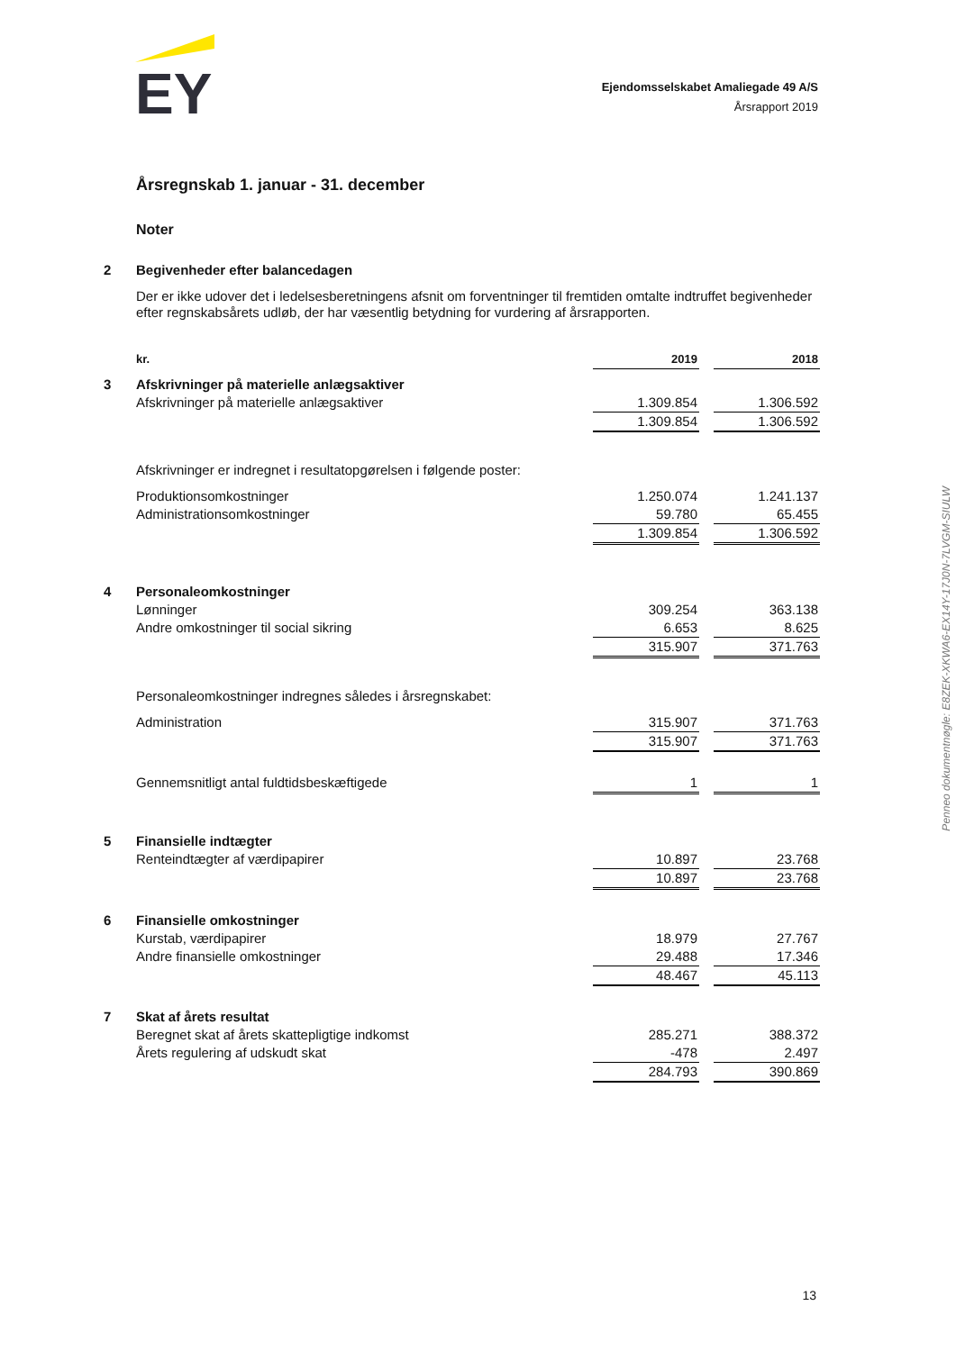EY
Ejendomsselskabet Amaliegade 49 A/S
Årsrapport 2019
Årsregnskab 1. januar - 31. december
Noter
| 2 | Begivenheder efter balancedagen | | | |
| | Der er ikke udover det i ledelsesberetningens afsnit om forventninger til fremtiden omtalte indtruffet begivenheder efter regnskabsårets udløb, der har væsentlig betydning for vurdering af årsrapporten. | | | |
| | kr. | 2019 | | 2018 |
| 3 | Afskrivninger på materielle anlægsaktiver | | | |
| | Afskrivninger på materielle anlægsaktiver | 1.309.854 | | 1.306.592 |
| | | 1.309.854 | | 1.306.592 |
| | Afskrivninger er indregnet i resultatopgørelsen i følgende poster: | | | |
| | Produktionsomkostninger | 1.250.074 | | 1.241.137 |
| | Administrationsomkostninger | 59.780 | | 65.455 |
| | | 1.309.854 | | 1.306.592 |
| 4 | Personaleomkostninger | | | |
| | Lønninger | 309.254 | | 363.138 |
| | Andre omkostninger til social sikring | 6.653 | | 8.625 |
| | | 315.907 | | 371.763 |
| | Personaleomkostninger indregnes således i årsregnskabet: | | | |
| | Administration | 315.907 | | 371.763 |
| | | 315.907 | | 371.763 |
| | Gennemsnitligt antal fuldtidsbeskæftigede | 1 | | 1 |
| 5 | Finansielle indtægter | | | |
| | Renteindtægter af værdipapirer | 10.897 | | 23.768 |
| | | 10.897 | | 23.768 |
| 6 | Finansielle omkostninger | | | |
| | Kurstab, værdipapirer | 18.979 | | 27.767 |
| | Andre finansielle omkostninger | 29.488 | | 17.346 |
| | | 48.467 | | 45.113 |
| 7 | Skat af årets resultat | | | |
| | Beregnet skat af årets skattepligtige indkomst | 285.271 | | 388.372 |
| | Årets regulering af udskudt skat | -478 | | 2.497 |
| | | 284.793 | | 390.869 |
Penneo dokumentnøgle: E8ZEK-XKWA6-EX14Y-17J0N-7LVGM-SIULW
13